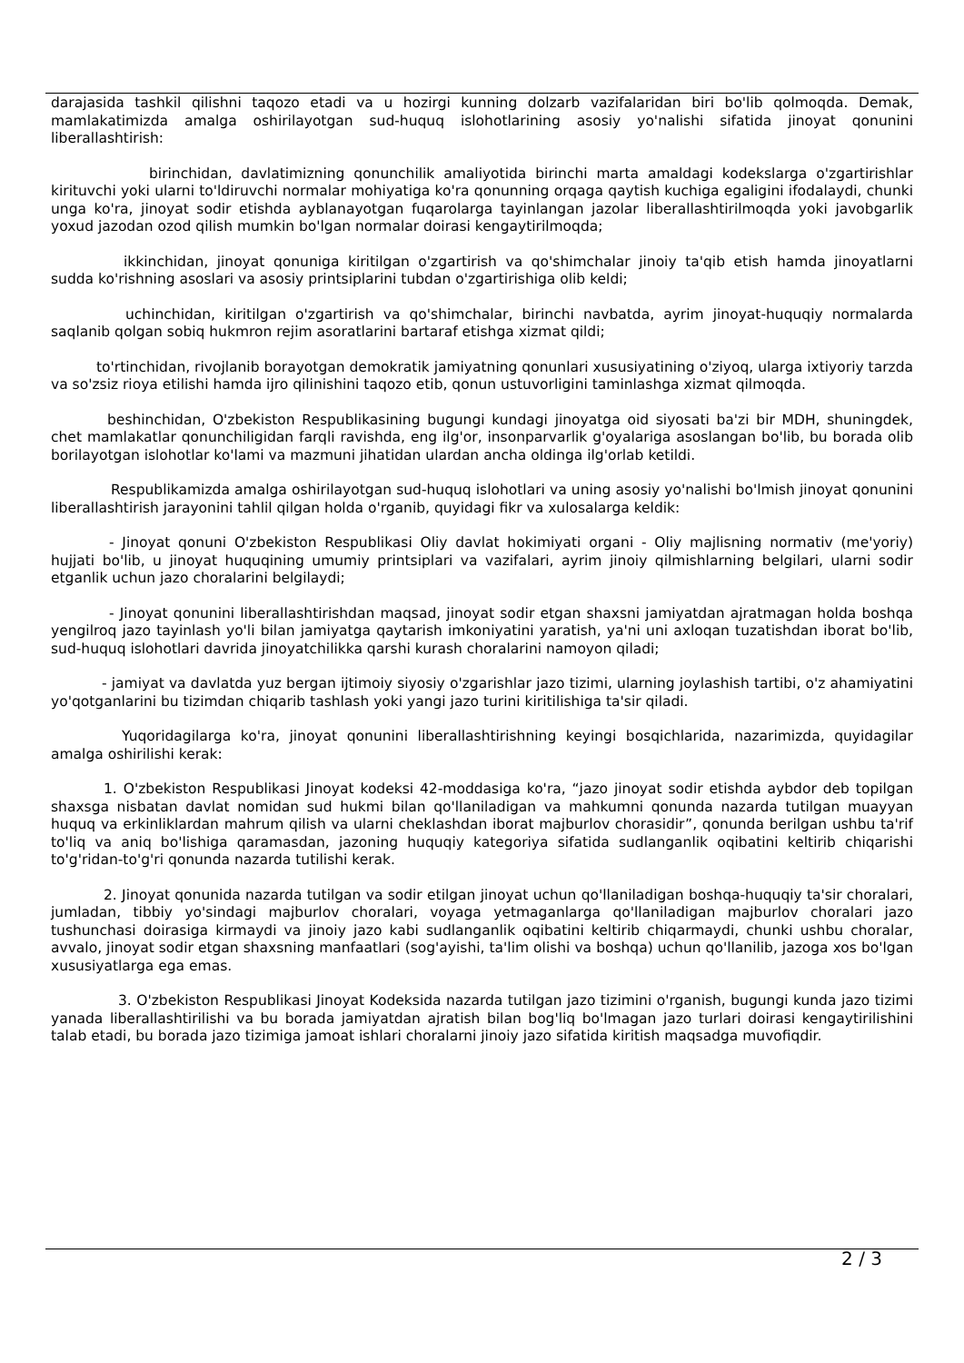darajasida tashkil qilishni taqozo etadi va u hozirgi kunning dolzarb vazifalaridan biri bo'lib qolmoqda. Demak, mamlakatimizda amalga oshirilayotgan sud-huquq islohotlarining asosiy yo'nalishi sifatida jinoyat qonunini liberallashtirish:
birinchidan, davlatimizning qonunchilik amaliyotida birinchi marta amaldagi kodekslarga o'zgartirishlar kirituvchi yoki ularni to'ldiruvchi normalar mohiyatiga ko'ra qonunning orqaga qaytish kuchiga egaligini ifodalaydi, chunki unga ko'ra, jinoyat sodir etishda ayblanayotgan fuqarolarga tayinlangan jazolar liberallashtirilmoqda yoki javobgarlik yoxud jazodan ozod qilish mumkin bo'lgan normalar doirasi kengaytirilmoqda;
ikkinchidan, jinoyat qonuniga kiritilgan o'zgartirish va qo'shimchalar jinoiy ta'qib etish hamda jinoyatlarni sudda ko'rishning asoslari va asosiy printsiplarini tubdan o'zgartirishiga olib keldi;
uchinchidan, kiritilgan o'zgartirish va qo'shimchalar, birinchi navbatda, ayrim jinoyat-huquqiy normalarda saqlanib qolgan sobiq hukmron rejim asoratlarini bartaraf etishga xizmat qildi;
to'rtinchidan, rivojlanib borayotgan demokratik jamiyatning qonunlari xususiyatining o'ziyoq, ularga ixtiyoriy tarzda va so'zsiz rioya etilishi hamda ijro qilinishini taqozo etib, qonun ustuvorligini taminlashga xizmat qilmoqda.
beshinchidan, O'zbekiston Respublikasining bugungi kundagi jinoyatga oid siyosati ba'zi bir MDH, shuningdek, chet mamlakatlar qonunchiligidan farqli ravishda, eng ilg'or, insonparvarlik g'oyalariga asoslangan bo'lib, bu borada olib borilayotgan islohotlar ko'lami va mazmuni jihatidan ulardan ancha oldinga ilg'orlab ketildi.
Respublikamizda amalga oshirilayotgan sud-huquq islohotlari va uning asosiy yo'nalishi bo'lmish jinoyat qonunini liberallashtirish jarayonini tahlil qilgan holda o'rganib, quyidagi fikr va xulosalarga keldik:
- Jinoyat qonuni O'zbekiston Respublikasi Oliy davlat hokimiyati organi - Oliy majlisning normativ (me'yoriy) hujjati bo'lib, u jinoyat huquqining umumiy printsiplari va vazifalari, ayrim jinoiy qilmishlarning belgilari, ularni sodir etganlik uchun jazo choralarini belgilaydi;
- Jinoyat qonunini liberallashtirishdan maqsad, jinoyat sodir etgan shaxsni jamiyatdan ajratmagan holda boshqa yengilroq jazo tayinlash yo'li bilan jamiyatga qaytarish imkoniyatini yaratish, ya'ni uni axloqan tuzatishdan iborat bo'lib, sud-huquq islohotlari davrida jinoyatchilikka qarshi kurash choralarini namoyon qiladi;
- jamiyat va davlatda yuz bergan ijtimoiy siyosiy o'zgarishlar jazo tizimi, ularning joylashish tartibi, o'z ahamiyatini yo'qotganlarini bu tizimdan chiqarib tashlash yoki yangi jazo turini kiritilishiga ta'sir qiladi.
Yuqoridagilarga ko'ra, jinoyat qonunini liberallashtirishning keyingi bosqichlarida, nazarimizda, quyidagilar amalga oshirilishi kerak:
1. O'zbekiston Respublikasi Jinoyat kodeksi 42-moddasiga ko'ra, “jazo jinoyat sodir etishda aybdor deb topilgan shaxsga nisbatan davlat nomidan sud hukmi bilan qo'llaniladigan va mahkumni qonunda nazarda tutilgan muayyan huquq va erkinliklardan mahrum qilish va ularni cheklashdan iborat majburlov chorasidir”, qonunda berilgan ushbu ta'rif to'liq va aniq bo'lishiga qaramasdan, jazoning huquqiy kategoriya sifatida sudlanganlik oqibatini keltirib chiqarishi to'g'ridan-to'g'ri qonunda nazarda tutilishi kerak.
2. Jinoyat qonunida nazarda tutilgan va sodir etilgan jinoyat uchun qo'llaniladigan boshqa-huquqiy ta'sir choralari, jumladan, tibbiy yo'sindagi majburlov choralari, voyaga yetmaganlarga qo'llaniladigan majburlov choralari jazo tushunchasi doirasiga kirmaydi va jinoiy jazo kabi sudlanganlik oqibatini keltirib chiqarmaydi, chunki ushbu choralar, avvalo, jinoyat sodir etgan shaxsning manfaatlari (sog'ayishi, ta'lim olishi va boshqa) uchun qo'llanilib, jazoga xos bo'lgan xususiyatlarga ega emas.
3. O'zbekiston Respublikasi Jinoyat Kodeksida nazarda tutilgan jazo tizimini o'rganish, bugungi kunda jazo tizimi yanada liberallashtirilishi va bu borada jamiyatdan ajratish bilan bog'liq bo'lmagan jazo turlari doirasi kengaytirilishini talab etadi, bu borada jazo tizimiga jamoat ishlari choralarni jinoiy jazo sifatida kiritish maqsadga muvofiqdir.
2 / 3